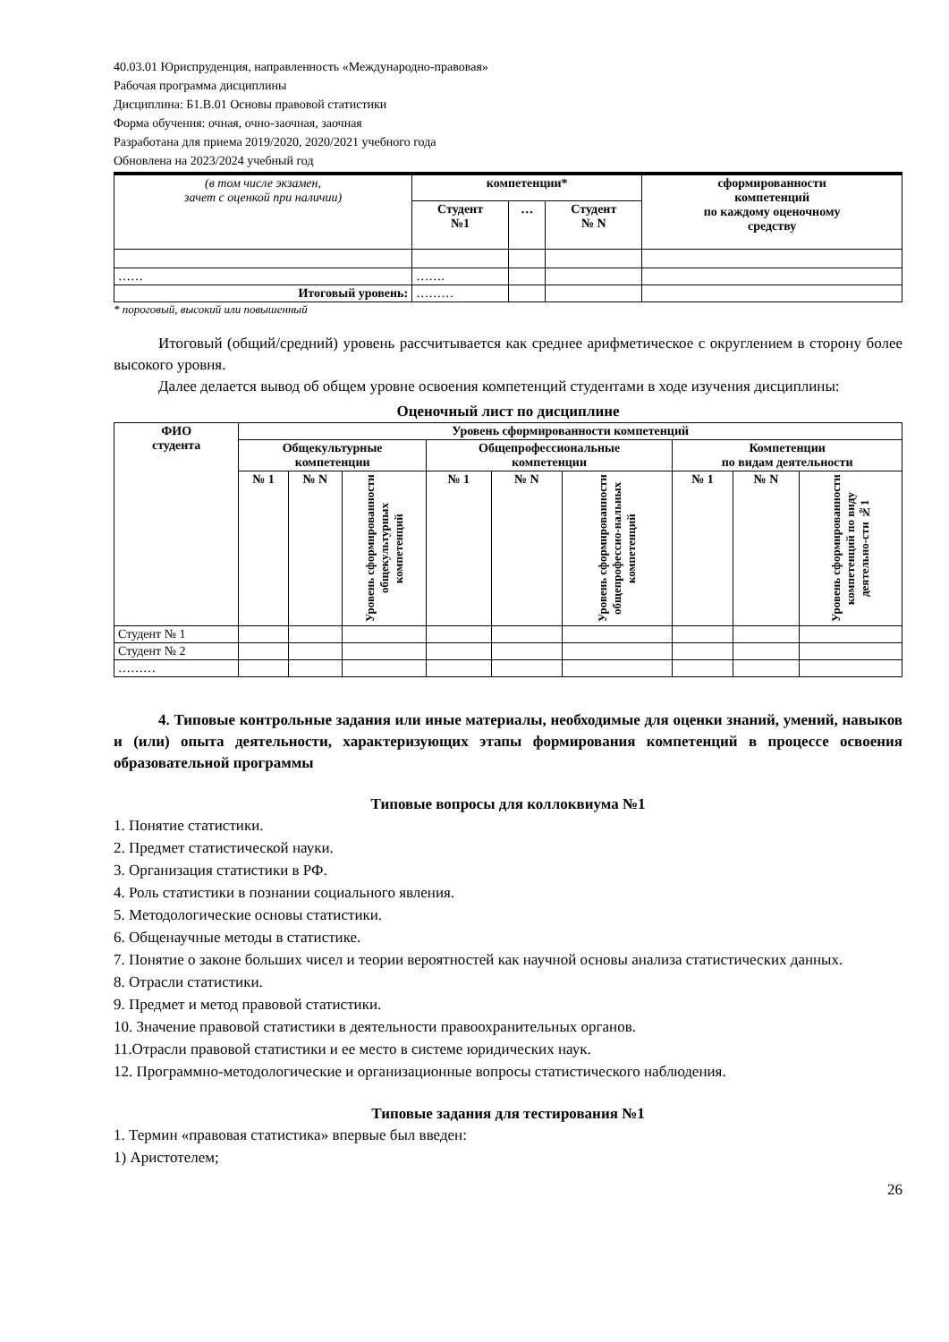40.03.01 Юриспруденция, направленность «Международно-правовая»
Рабочая программа дисциплины
Дисциплина: Б1.В.01 Основы правовой статистики
Форма обучения: очная, очно-заочная, заочная
Разработана для приема 2019/2020, 2020/2021 учебного года
Обновлена на 2023/2024 учебный год
| (в том числе экзамен, зачет с оценкой при наличии) | компетенции* | | | сформированности компетенций по каждому оценочному средству |
| | Студент №1 | … | Студент № N | |
| …… | ……. | | | |
| Итоговый уровень: | ……… | | | |
* пороговый, высокий или повышенный
Итоговый (общий/средний) уровень рассчитывается как среднее арифметическое с округлением в сторону более высокого уровня.
Далее делается вывод об общем уровне освоения компетенций студентами в ходе изучения дисциплины:
Оценочный лист по дисциплине
| ФИО студента | Уровень сформированности компетенций | | | | | | | | |
| --- | --- | --- | --- | --- | --- | --- | --- | --- | --- |
| | Общекультурные компетенции | | | Общепрофессиональные компетенции | | | Компетенции по видам деятельности | | |
| | № 1 | № N | Уровень сформированности общекультурных компетенций | № 1 | № N | Уровень сформированности общепрофессио-нальных компетенций | № 1 | № N | Уровень сформированности компетенций по виду деятельно-сти №1 |
| Студент № 1 | | | | | | | | | |
| Студент № 2 | | | | | | | | | |
| ……… | | | | | | | | | |
4. Типовые контрольные задания или иные материалы, необходимые для оценки знаний, умений, навыков и (или) опыта деятельности, характеризующих этапы формирования компетенций в процессе освоения образовательной программы
Типовые вопросы для коллоквиума №1
1. Понятие статистики.
2. Предмет статистической науки.
3. Организация статистики в РФ.
4. Роль статистики в познании социального явления.
5. Методологические основы статистики.
6. Общенаучные методы в статистике.
7. Понятие о законе больших чисел и теории вероятностей как научной основы анализа статистических данных.
8. Отрасли статистики.
9. Предмет и метод правовой статистики.
10. Значение правовой статистики в деятельности правоохранительных органов.
11.Отрасли правовой статистики и ее место в системе юридических наук.
12. Программно-методологические и организационные вопросы статистического наблюдения.
Типовые задания для тестирования №1
1. Термин «правовая статистика» впервые был введен:
1) Аристотелем;
26